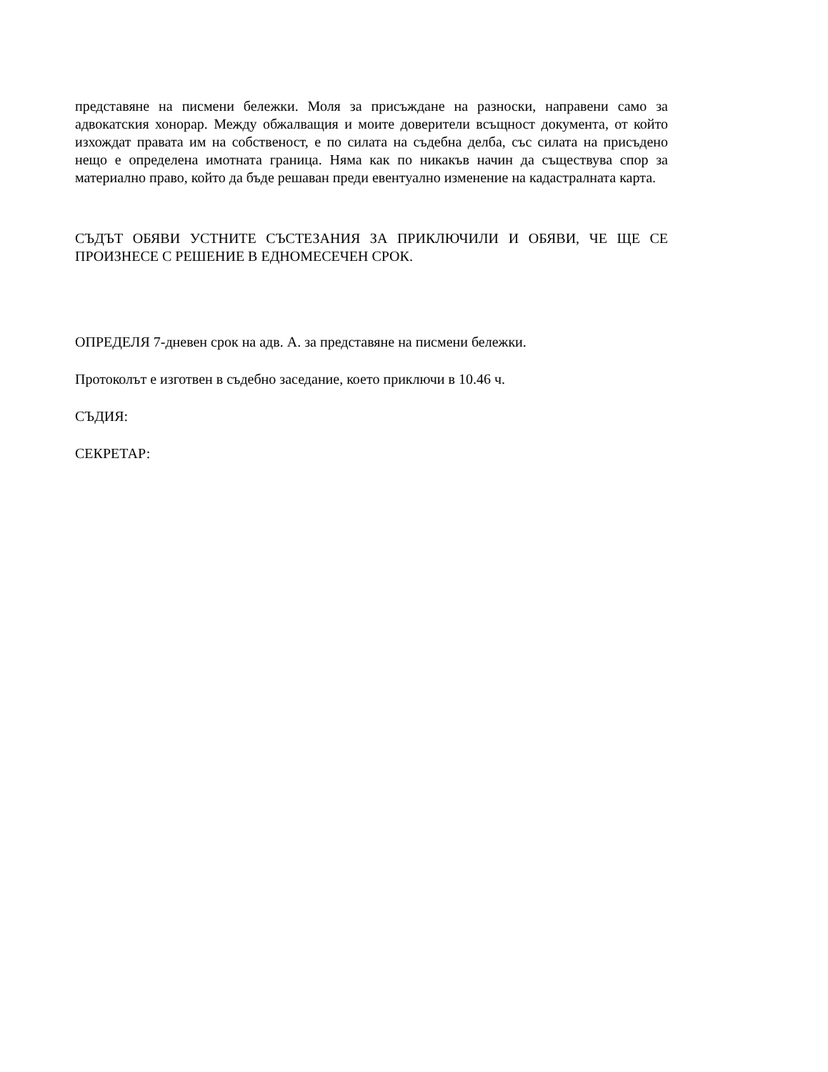представяне на писмени бележки. Моля за присъждане на разноски, направени само за адвокатския хонорар. Между обжалващия и моите доверители всъщност документа, от който изхождат правата им на собственост, е по силата на съдебна делба, със силата на присъдено нещо е определена имотната граница. Няма как по никакъв начин да съществува спор за материално право, който да бъде решаван преди евентуално изменение на кадастралната карта.
СЪДЪТ ОБЯВИ УСТНИТЕ СЪСТЕЗАНИЯ ЗА ПРИКЛЮЧИЛИ И ОБЯВИ, ЧЕ ЩЕ СЕ ПРОИЗНЕСЕ С РЕШЕНИЕ В ЕДНОМЕСЕЧЕН СРОК.
ОПРЕДЕЛЯ 7-дневен срок на адв. А. за представяне на писмени бележки.
Протоколът е изготвен в съдебно заседание, което приключи в 10.46 ч.
СЪДИЯ:
СЕКРЕТАР: